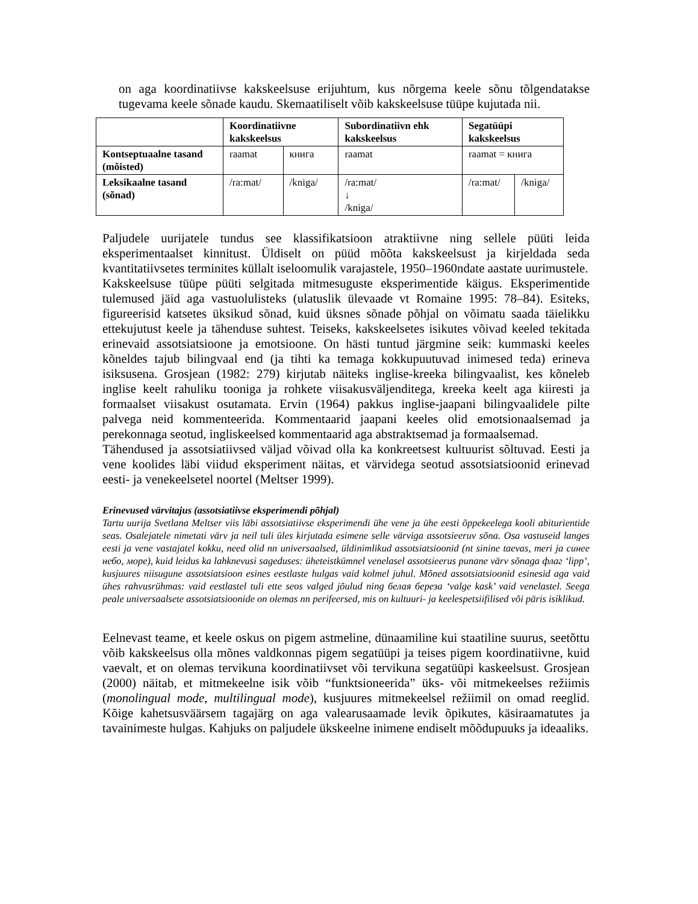on aga koordinatiivse kakskeelsuse erijuhtum, kus nõrgema keele sõnu tõlgendatakse tugevama keele sõnade kaudu. Skemaatiliselt võib kakskeelsuse tüüpe kujutada nii.
| | Koordinatiivne kakskeelsus | | Subordinatiivn ehk kakskeelsus | Segatüüpi kakskeelsus | |
| Kontseptuaalne tasand (mõisted) | raamat | книга | raamat | raamat = книга | |
| Leksikaalne tasand (sõnad) | /ra:mat/ | /kniga/ | /ra:mat/ ↓ /kniga/ | /ra:mat/ | /kniga/ |
Paljudele uurijatele tundus see klassifikatsioon atraktiivne ning sellele püüti leida eksperimentaalset kinnitust. Üldiselt on püüd mõõta kakskeelsust ja kirjeldada seda kvantitatiivsetes terminites küllalt iseloomulik varajastele, 1950–1960ndate aastate uurimustele.
Kakskeelsuse tüüpe püüti selgitada mitmesuguste eksperimentide käigus. Eksperimentide tulemused jäid aga vastuolulisteks (ulatuslik ülevaade vt Romaine 1995: 78–84). Esiteks, figureerisid katsetes üksikud sõnad, kuid üksnes sõnade põhjal on võimatu saada täielikku ettekujutust keele ja tähenduse suhtest. Teiseks, kakskeelsetes isikutes võivad keeled tekitada erinevaid assotsiatsioone ja emotsioone. On hästi tuntud järgmine seik: kummaski keeles kõneldes tajub bilingvaal end (ja tihti ka temaga kokkupuutuvad inimesed teda) erineva isiksusena. Grosjean (1982: 279) kirjutab näiteks inglise-kreeka bilingvaalist, kes kõneleb inglise keelt rahuliku tooniga ja rohkete viisakusväljenditega, kreeka keelt aga kiiresti ja formaalset viisakust osutamata. Ervin (1964) pakkus inglise-jaapani bilingvaalidele pilte palvega neid kommenteerida. Kommentaarid jaapani keeles olid emotsionaalsemad ja perekonnaga seotud, ingliskeelsed kommentaarid aga abstraktsemad ja formaalsemad.
Tähendused ja assotsiatiivsed väljad võivad olla ka konkreetsest kultuurist sõltuvad. Eesti ja vene koolides läbi viidud eksperiment näitas, et värvidega seotud assotsiatsioonid erinevad eesti- ja venekeelsetel noortel (Meltser 1999).
Erinevused värvitajus (assotsiatiivse eksperimendi põhjal)
Tartu uurija Svetlana Meltser viis läbi assotsiatiivse eksperimendi ühe vene ja ühe eesti õppekeelega kooli abiturientide seas. Osalejatele nimetati värv ja neil tuli üles kirjutada esimene selle värviga assotsieeruv sõna. Osa vastuseid langes eesti ja vene vastajatel kokku, need olid nn universaalsed, üldinimlikud assotsiatsioonid (nt sinine taevas, meri ja синее небо, море), kuid leidus ka lahknevusi sageduses: üheteistkümnel venelasel assotsieerus punane värv sõnaga флаг ‘lipp’, kusjuures niisugune assotsiatsioon esines eestlaste hulgas vaid kolmel juhul. Mõned assotsiatsioonid esinesid aga vaid ühes rahvusrühmas: vaid eestlastel tuli ette seos valged jõulud ning белая береза ‘valge kask’ vaid venelastel. Seega peale universaalsete assotsiatsioonide on olemas nn perifeersed, mis on kultuuri- ja keelespetsiifilised või päris isiklikud.
Eelnevast teame, et keele oskus on pigem astmeline, dünaamiline kui staatiline suurus, seetõttu võib kakskeelsus olla mõnes valdkonnas pigem segatüüpi ja teises pigem koordinatiivne, kuid vaevalt, et on olemas tervikuna koordinatiivset või tervikuna segatüüpi kaskeelsust. Grosjean (2000) näitab, et mitmekeelne isik võib “funktsioneerida” üks- või mitmekeelses režiimis (monolingual mode, multilingual mode), kusjuures mitmekeelsel režiimil on omad reeglid. Kõige kahetsusväärsem tagajärg on aga valearusaamade levik õpikutes, käsiraamatutes ja tavainimeste hulgas. Kahjuks on paljudele ükskeelne inimene endiselt mõõdupuuks ja ideaaliks.